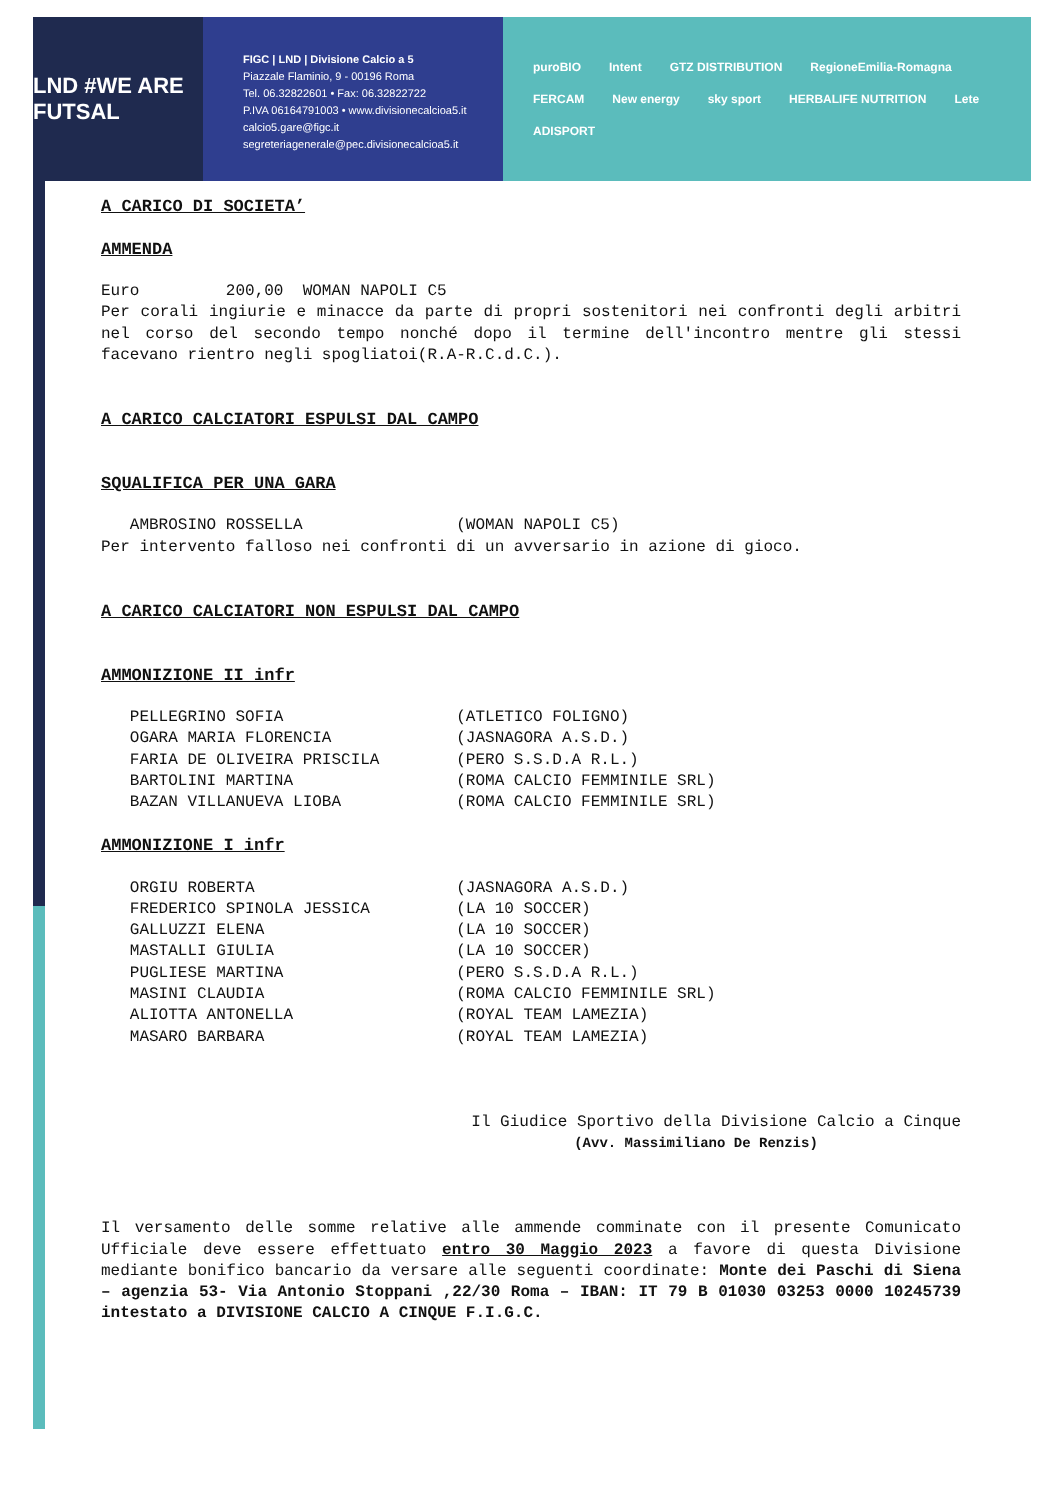LND #WE ARE FUTSAL
FIGC | LND | Divisione Calcio a 5
Piazzale Flaminio, 9 - 00196 Roma
Tel. 06.32822601 • Fax: 06.32822722
P.IVA 06164791003 • www.divisionecalcioa5.it
calcio5.gare@figc.it
segreteriagenerale@pec.divisionecalcioa5.it
puroBIO Intent GTZ DISTRIBUTION RegioneEmilia-Romagna FERCAM New energy sky sport HERBALIFE NUTRITION Lete ADISPORT
A CARICO DI SOCIETA’
AMMENDA
Euro 200,00 WOMAN NAPOLI C5
Per corali ingiurie e minacce da parte di propri sostenitori nei confronti degli arbitri nel corso del secondo tempo nonché dopo il termine dell'incontro mentre gli stessi facevano rientro negli spogliatoi(R.A-R.C.d.C.).
A CARICO CALCIATORI ESPULSI DAL CAMPO
SQUALIFICA PER UNA GARA
AMBROSINO ROSSELLA (WOMAN NAPOLI C5)
Per intervento falloso nei confronti di un avversario in azione di gioco.
A CARICO CALCIATORI NON ESPULSI DAL CAMPO
AMMONIZIONE II infr
PELLEGRINO SOFIA (ATLETICO FOLIGNO) OGARA MARIA FLORENCIA (JASNAGORA A.S.D.) FARIA DE OLIVEIRA PRISCILA (PERO S.S.D.A R.L.) BARTOLINI MARTINA (ROMA CALCIO FEMMINILE SRL) BAZAN VILLANUEVA LIOBA (ROMA CALCIO FEMMINILE SRL)
AMMONIZIONE I infr
ORGIU ROBERTA (JASNAGORA A.S.D.) FREDERICO SPINOLA JESSICA (LA 10 SOCCER) GALLUZZI ELENA (LA 10 SOCCER) MASTALLI GIULIA (LA 10 SOCCER) PUGLIESE MARTINA (PERO S.S.D.A R.L.) MASINI CLAUDIA (ROMA CALCIO FEMMINILE SRL) ALIOTTA ANTONELLA (ROYAL TEAM LAMEZIA) MASARO BARBARA (ROYAL TEAM LAMEZIA)
Il Giudice Sportivo della Divisione Calcio a Cinque
(Avv. Massimiliano De Renzis)
Il versamento delle somme relative alle ammende comminate con il presente Comunicato Ufficiale deve essere effettuato entro 30 Maggio 2023 a favore di questa Divisione mediante bonifico bancario da versare alle seguenti coordinate: Monte dei Paschi di Siena – agenzia 53- Via Antonio Stoppani ,22/30 Roma – IBAN: IT 79 B 01030 03253 0000 10245739 intestato a DIVISIONE CALCIO A CINQUE F.I.G.C.